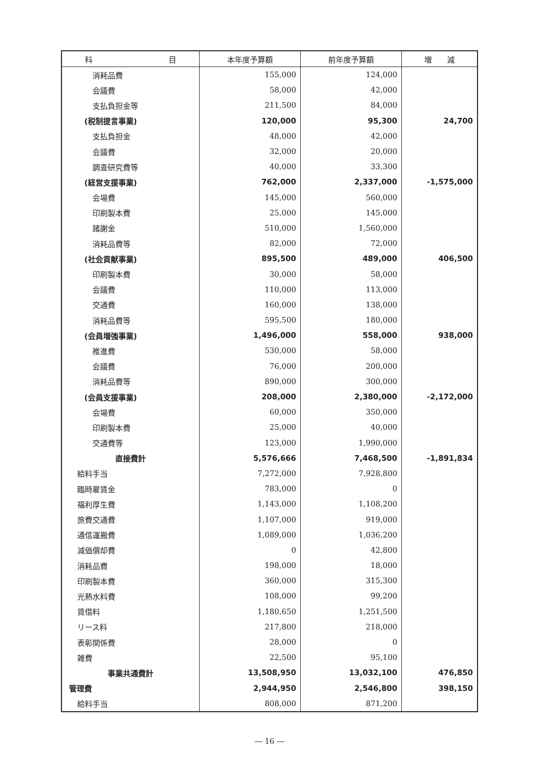| 科 目 | 本年度予算額 | 前年度予算額 | 増 減 |
| --- | --- | --- | --- |
| 消耗品費 | 155,000 | 124,000 | |
| 会議費 | 58,000 | 42,000 | |
| 支払負担金等 | 211,500 | 84,000 | |
| (税制提言事業) | 120,000 | 95,300 | 24,700 |
| 支払負担金 | 48,000 | 42,000 | |
| 会議費 | 32,000 | 20,000 | |
| 調査研究費等 | 40,000 | 33,300 | |
| (経営支援事業) | 762,000 | 2,337,000 | -1,575,000 |
| 会場費 | 145,000 | 560,000 | |
| 印刷製本費 | 25,000 | 145,000 | |
| 諸謝金 | 510,000 | 1,560,000 | |
| 消耗品費等 | 82,000 | 72,000 | |
| (社会貢献事業) | 895,500 | 489,000 | 406,500 |
| 印刷製本費 | 30,000 | 58,000 | |
| 会議費 | 110,000 | 113,000 | |
| 交通費 | 160,000 | 138,000 | |
| 消耗品費等 | 595,500 | 180,000 | |
| (会員増強事業) | 1,496,000 | 558,000 | 938,000 |
| 推進費 | 530,000 | 58,000 | |
| 会議費 | 76,000 | 200,000 | |
| 消耗品費等 | 890,000 | 300,000 | |
| (会員支援事業) | 208,000 | 2,380,000 | -2,172,000 |
| 会場費 | 60,000 | 350,000 | |
| 印刷製本費 | 25,000 | 40,000 | |
| 交通費等 | 123,000 | 1,990,000 | |
| 直接費計 | 5,576,666 | 7,468,500 | -1,891,834 |
| 給料手当 | 7,272,000 | 7,928,800 | |
| 臨時雇賃金 | 783,000 | 0 | |
| 福利厚生費 | 1,143,000 | 1,108,200 | |
| 旅費交通費 | 1,107,000 | 919,000 | |
| 通信運搬費 | 1,089,000 | 1,036,200 | |
| 減価償却費 | 0 | 42,800 | |
| 消耗品費 | 198,000 | 18,000 | |
| 印刷製本費 | 360,000 | 315,300 | |
| 光熱水料費 | 108,000 | 99,200 | |
| 賃借料 | 1,180,650 | 1,251,500 | |
| リース料 | 217,800 | 218,000 | |
| 表彰関係費 | 28,000 | 0 | |
| 雑費 | 22,500 | 95,100 | |
| 事業共通費計 | 13,508,950 | 13,032,100 | 476,850 |
| 管理費 | 2,944,950 | 2,546,800 | 398,150 |
| 給料手当 | 808,000 | 871,200 | |
― 16 ―